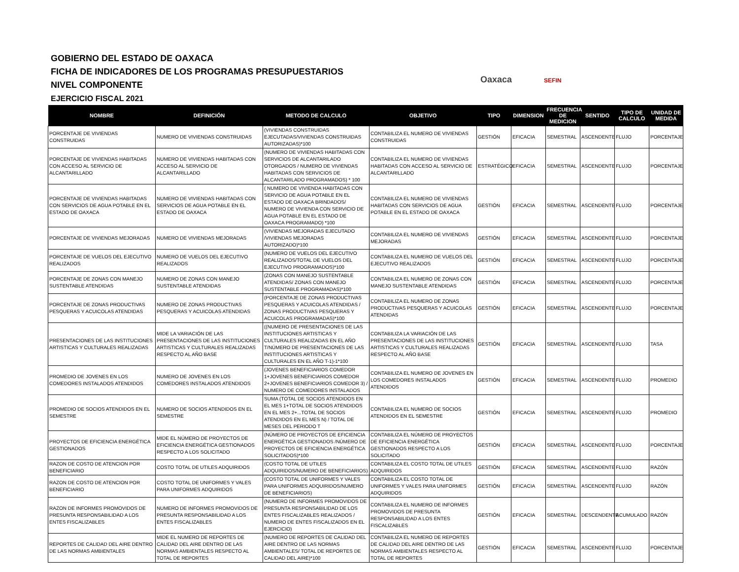GOBIERNO DEL ESTADO DE OAXACA
FICHA DE INDICADORES DE LOS PROGRAMAS PRESUPUESTARIOS
NIVEL COMPONENTE
EJERCICIO FISCAL 2021
Oaxaca SEFIN
| NOMBRE | DEFINICIÓN | METODO DE CALCULO | OBJETIVO | TIPO | DIMENSION | FRECUENCIA DE MEDICION | SENTIDO | TIPO DE CALCULO | UNIDAD DE MEDIDA |
| --- | --- | --- | --- | --- | --- | --- | --- | --- | --- |
| PORCENTAJE DE VIVIENDAS CONSTRUIDAS | NUMERO DE VIVIENDAS CONSTRUIDAS | (VIVIENDAS CONSTRUIDAS EJECUTADAS/VIVIENDAS CONSTRUIDAS AUTORIZADAS)*100 | CONTABILIZA EL NUMERO DE VIVIENDAS CONSTRUIDAS | GESTIÓN | EFICACIA | SEMESTRAL | ASCENDENTE | FLUJO | PORCENTAJE |
| PORCENTAJE DE VIVIENDAS HABITADAS CON ACCESO AL SERVICIO DE ALCANTARILLADO | NUMERO DE VIVIENDAS HABITADAS CON ACCESO AL SERVICIO DE ALCANTARILLADO | (NUMERO DE VIVIENDAS HABITADAS CON SERVICIOS DE ALCANTARILADO OTORGADOS / NUMERO DE VIVIENDAS HABITADAS CON SERVICIOS DE ALCANTARILADO PROGRAMADOS) * 100 | CONTABILIZA EL NUMERO DE VIVIENDAS HABITADAS CON ACCESO AL SERVICIO DE ALCANTARILLADO | ESTRATÉGICO | EFICACIA | SEMESTRAL | ASCENDENTE | FLUJO | PORCENTAJE |
| PORCENTAJE DE VIVIENDAS HABITADAS CON SERVICIOS DE AGUA POTABLE EN EL ESTADO DE OAXACA | NUMERO DE VIVIENDAS HABITADAS CON SERVICIOS DE AGUA POTABLE EN EL ESTADO DE OAXACA | ( NUMERO DE VIVIENDA HABITADAS CON SERVICIO DE AGUA POTABLE EN EL ESTADO DE OAXACA BRINDADOS/ NUMERO DE VIVIENDA CON SERVICIO DE AGUA POTABLE EN EL ESTADO DE OAXACA PROGRAMADO) *100 | CONTABILIZA EL NUMERO DE VIVIENDAS HABITADAS CON SERVICIOS DE AGUA POTABLE EN EL ESTADO DE OAXACA | GESTIÓN | EFICACIA | SEMESTRAL | ASCENDENTE | FLUJO | PORCENTAJE |
| PORCENTAJE DE VIVIENDAS MEJORADAS | NUMERO DE VIVIENDAS MEJORADAS | (VIVIENDAS MEJORADAS EJECUTADO /VIVIENDAS MEJORADAS AUTORIZADO)*100 | CONTABILIZA EL NUMERO DE VIVIENDAS MEJORADAS | GESTIÓN | EFICACIA | SEMESTRAL | ASCENDENTE | FLUJO | PORCENTAJE |
| PORCENTAJE DE VUELOS DEL EJECUTIVO REALIZADOS | NUMERO DE VUELOS DEL EJECUTIVO REALIZADOS | (NUMERO DE VUELOS DEL EJECUTIVO REALIZADOS/TOTAL DE VUELOS DEL EJECUTIVO PROGRAMADOS)*100 | CONTABILIZA EL NUMERO DE VUELOS DEL EJECUTIVO REALIZADOS | GESTIÓN | EFICACIA | SEMESTRAL | ASCENDENTE | FLUJO | PORCENTAJE |
| PORCENTAJE DE ZONAS CON MANEJO SUSTENTABLE ATENDIDAS | NUMERO DE ZONAS CON MANEJO SUSTENTABLE ATENDIDAS | (ZONAS CON MANEJO SUSTENTABLE ATENDIDAS/ ZONAS CON MANEJO SUSTENTABLE PROGRAMADAS)*100 | CONTABILIZA EL NUMERO DE ZONAS CON MANEJO SUSTENTABLE ATENDIDAS | GESTIÓN | EFICACIA | SEMESTRAL | ASCENDENTE | FLUJO | PORCENTAJE |
| PORCENTAJE DE ZONAS PRODUCTIVAS PESQUERAS Y ACUICOLAS ATENDIDAS | NUMERO DE ZONAS PRODUCTIVAS PESQUERAS Y ACUICOLAS ATENDIDAS | (PORCENTAJE DE ZONAS PRODUCTIVAS PESQUERAS Y ACUICOLAS ATENDIDAS / ZONAS PRODUCTIVAS PESQUERAS Y ACUICOLAS PROGRAMADAS)*100 | CONTABILIZA EL NUMERO DE ZONAS PRODUCTIVAS PESQUERAS Y ACUICOLAS ATENDIDAS | GESTIÓN | EFICACIA | SEMESTRAL | ASCENDENTE | FLUJO | PORCENTAJE |
| PRESENTACIONES DE LAS INSTITUCIONES ARTISTICAS Y CULTURALES REALIZADAS | MIDE LA VARIACIÓN DE LAS PRESENTACIONES DE LAS INSTITUCIONES ARTISTICAS Y CULTURALES REALIZADAS RESPECTO AL AÑO BASE | ((NUMERO DE PRESENTACIONES DE LAS INSTITUCIONES ARTISTICAS Y CULTURALES REALIZADAS EN EL AÑO T/NÚMERO DE PRESENTACIONES DE LAS INSTITUCIONES ARTISTICAS Y CULTURALES EN EL AÑO T-1)-1*100 | CONTABILIZA LA VARIACIÓN DE LAS PRESENTACIONES DE LAS INSTITUCIONES ARTISTICAS Y CULTURALES REALIZADAS RESPECTO AL AÑO BASE | GESTIÓN | EFICACIA | SEMESTRAL | ASCENDENTE | FLUJO | TASA |
| PROMEDIO DE JOVENES EN LOS COMEDORES INSTALADOS ATENDIDOS | NUMERO DE JOVENES EN LOS COMEDORES INSTALADOS ATENDIDOS | (JOVENES BENEFICIARIOS COMEDOR 1+JOVENES BENEFICIARIOS COMEDOR 2+JOVENES BENEFICIARIOS COMEDOR 3) / NUMERO DE COMEDORES INSTALADOS | CONTABILIZA EL NUMERO DE JOVENES EN LOS COMEDORES INSTALADOS ATENDIDOS | GESTIÓN | EFICACIA | SEMESTRAL | ASCENDENTE | FLUJO | PROMEDIO |
| PROMEDIO DE SOCIOS ATENDIDOS EN EL SEMESTRE | NUMERO DE SOCIOS ATENDIDOS EN EL SEMESTRE | SUMA (TOTAL DE SOCIOS ATENDIDOS EN EL MES 1+TOTAL DE SOCIOS ATENDIDOS EN EL MES 2+...TOTAL DE SOCIOS ATENDIDOS EN EL MES N) / TOTAL DE MESES DEL PERIODO T | CONTABILIZA EL NUMERO DE SOCIOS ATENDIDOS EN EL SEMESTRE | GESTIÓN | EFICACIA | SEMESTRAL | ASCENDENTE | FLUJO | PROMEDIO |
| PROYECTOS DE EFICIENCIA ENERGÉTICA GESTIONADOS | MIDE EL NÚMERO DE PROYECTOS DE EFICIENCIA ENERGÉTICA GESTIONADOS RESPECTO A LOS SOLICITADO | (NÚMERO DE PROYECTOS DE EFICIENCIA ENERGÉTICA GESTIONADOS /NÚMERO DE PROYECTOS DE EFICIENCIA ENERGÉTICA SOLICITADOS)*100 | CONTABILIZA EL NÚMERO DE PROYECTOS DE EFICIENCIA ENERGÉTICA GESTIONADOS RESPECTO A LOS SOLICITADO | GESTIÓN | EFICACIA | SEMESTRAL | ASCENDENTE | FLUJO | PORCENTAJE |
| RAZON DE COSTO DE ATENCION POR BENEFICIARIO | COSTO TOTAL DE UTILES ADQUIRIDOS | (COSTO TOTAL DE UTILES ADQUIRIDOS/NUMERO DE BENEFICIARIOS) | CONTABILIZA EL COSTO TOTAL DE UTILES ADQUIRIDOS | GESTIÓN | EFICACIA | SEMESTRAL | ASCENDENTE | FLUJO | RAZÓN |
| RAZON DE COSTO DE ATENCION POR BENEFICIARIO | COSTO TOTAL DE UNIFORMES Y VALES PARA UNIFORMES ADQUIRIDOS | (COSTO TOTAL DE UNIFORMES Y VALES PARA UNIFORMES ADQUIRIDOS/NUMERO DE BENEFICIARIOS) | CONTABILIZA EL COSTO TOTAL DE UNIFORMES Y VALES PARA UNIFORMES ADQUIRIDOS | GESTIÓN | EFICACIA | SEMESTRAL | ASCENDENTE | FLUJO | RAZÓN |
| RAZON DE INFORMES PROMOVIDOS DE PRESUNTA RESPONSABILIDAD A LOS ENTES FISCALIZABLES | NUMERO DE INFORMES PROMOVIDOS DE PRESUNTA RESPONSABILIDAD A LOS ENTES FISCALIZABLES | (NUMERO DE INFORMES PROMOVIDOS DE PRESUNTA RESPONSABILIDAD DE LOS ENTES FISCALIZABLES REALIZADOS / NUMERO DE ENTES FISCALIZADOS EN EL EJERCICIO) | CONTABILIZA EL NUMERO DE INFORMES PROMOVIDOS DE PRESUNTA RESPONSABILIDAD A LOS ENTES FISCALIZABLES | GESTIÓN | EFICACIA | SEMESTRAL | DESCENDENTE | ACUMULADO | RAZÓN |
| REPORTES DE CALIDAD DEL AIRE DENTRO DE LAS NORMAS AMBIENTALES | MIDE EL NUMERO DE REPORTES DE CALIDAD DEL AIRE DENTRO DE LAS NORMAS AMBIENTALES RESPECTO AL TOTAL DE REPORTES | (NUMERO DE REPORTES DE CALIDAD DEL AIRE DENTRO DE LAS NORMAS AMBIENTALES/ TOTAL DE REPORTES DE CALIDAD DEL AIRE)*100 | CONTABILIZA EL NUMERO DE REPORTES DE CALIDAD DEL AIRE DENTRO DE LAS NORMAS AMBIENTALES RESPECTO AL TOTAL DE REPORTES | GESTIÓN | EFICACIA | SEMESTRAL | ASCENDENTE | FLUJO | PORCENTAJE |